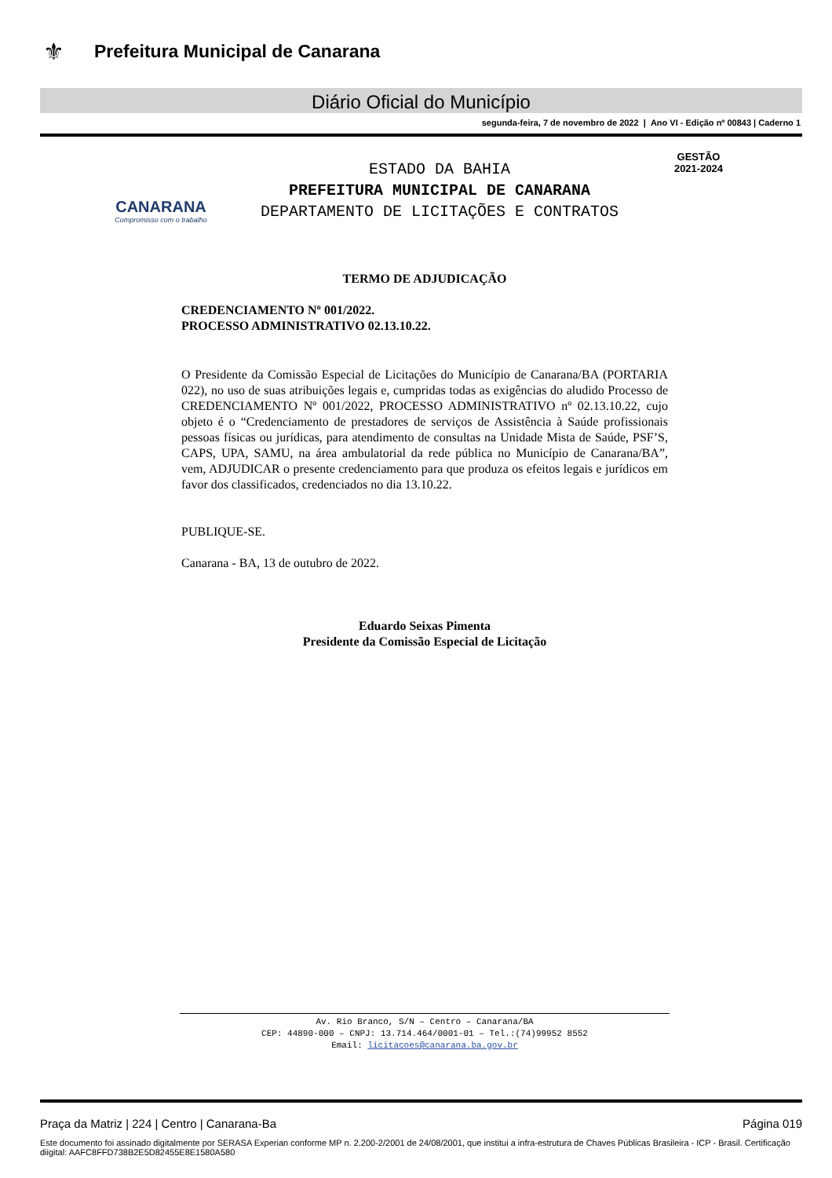⚜
Prefeitura Municipal de Canarana
Diário Oficial do Município
segunda-feira, 7 de novembro de 2022 | Ano VI - Edição nº 00843 | Caderno 1
CANARANA
Compromisso com o trabalho
ESTADO DA BAHIA
PREFEITURA MUNICIPAL DE CANARANA
DEPARTAMENTO DE LICITAÇÕES E CONTRATOS
GESTÃO
2021-2024
TERMO DE ADJUDICAÇÃO
CREDENCIAMENTO Nº 001/2022.
PROCESSO ADMINISTRATIVO 02.13.10.22.
O Presidente da Comissão Especial de Licitações do Município de Canarana/BA (PORTARIA 022), no uso de suas atribuições legais e, cumpridas todas as exigências do aludido Processo de CREDENCIAMENTO Nº 001/2022, PROCESSO ADMINISTRATIVO nº 02.13.10.22, cujo objeto é o “Credenciamento de prestadores de serviços de Assistência à Saúde profissionais pessoas físicas ou jurídicas, para atendimento de consultas na Unidade Mista de Saúde, PSF’S, CAPS, UPA, SAMU, na área ambulatorial da rede pública no Município de Canarana/BA”, vem, ADJUDICAR o presente credenciamento para que produza os efeitos legais e jurídicos em favor dos classificados, credenciados no dia 13.10.22.
PUBLIQUE-SE.
Canarana - BA, 13 de outubro de 2022.
Eduardo Seixas Pimenta
Presidente da Comissão Especial de Licitação
Av. Rio Branco, S/N – Centro – Canarana/BA
CEP: 44890-000 – CNPJ: 13.714.464/0001-01 – Tel.:(74)99952 8552
Email: licitacoes@canarana.ba.gov.br
Praça da Matriz | 224 | Centro | Canarana-Ba Página 019
Este documento foi assinado digitalmente por SERASA Experian conforme MP n. 2.200-2/2001 de 24/08/2001, que institui a infra-estrutura de Chaves Públicas Brasileira - ICP - Brasil. Certificação diigital: AAFC8FFD738B2E5D82455E8E1580A580